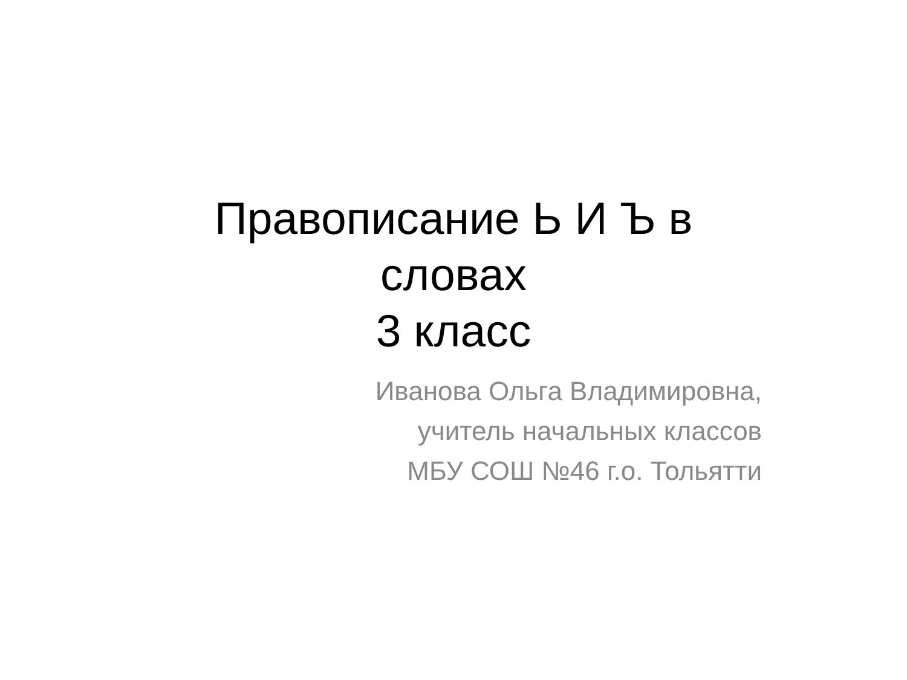Правописание Ь И Ъ в
словах
3 класс
Иванова Ольга Владимировна,
учитель начальных классов
МБУ СОШ №46 г.о. Тольятти